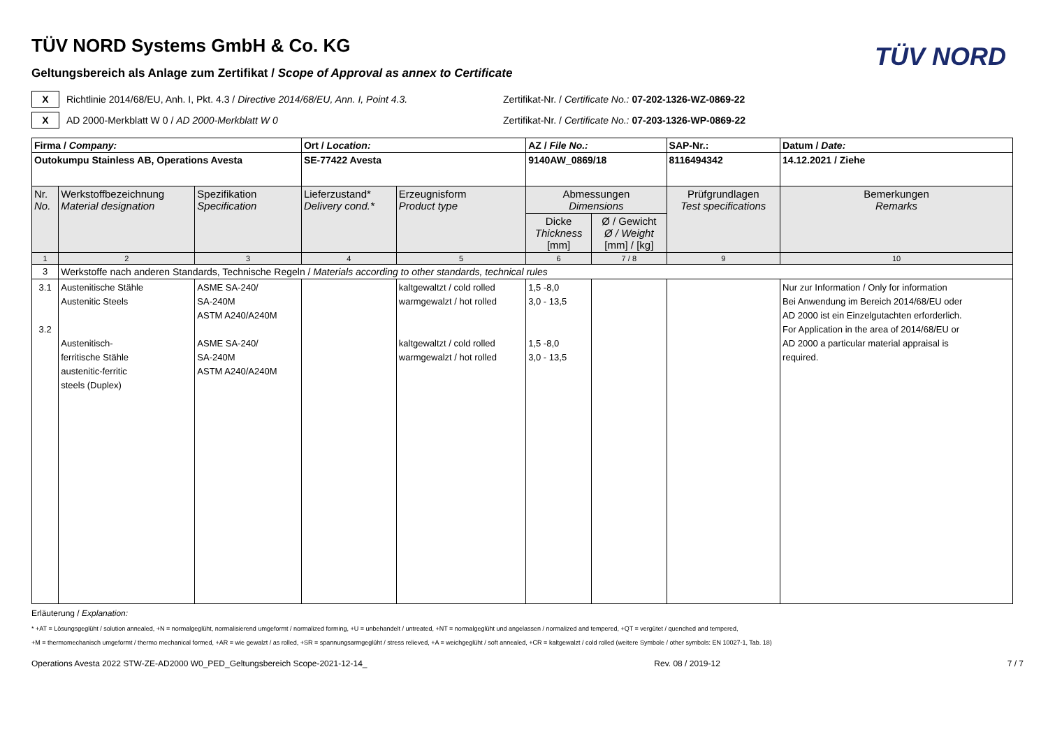TÜV NORD
TÜV NORD Systems GmbH & Co. KG
Geltungsbereich als Anlage zum Zertifikat / Scope of Approval as annex to Certificate
X
Richtlinie 2014/68/EU, Anh. I, Pkt. 4.3 / Directive 2014/68/EU, Ann. I, Point 4.3.
Zertifikat-Nr. / Certificate No.: 07-202-1326-WZ-0869-22
X
AD 2000-Merkblatt W 0 / AD 2000-Merkblatt W 0
Zertifikat-Nr. / Certificate No.: 07-203-1326-WP-0869-22
| Firma / Company: | | | Ort / Location: | | AZ / File No.: | | SAP-Nr.: | Datum / Date: |
| Outokumpu Stainless AB, Operations Avesta | | | SE-77422 Avesta | | 9140AW_0869/18 | | 8116494342 | 14.12.2021 / Ziehe |
| Nr. No. | Werkstoffbezeichnung Material designation | Spezifikation Specification | Lieferzustand* Delivery cond.* | Erzeugnisform Product type | Abmessungen Dimensions | | Prüfgrundlagen Test specifications | Bemerkungen Remarks |
| | | | | | Dicke Thickness [mm] | Ø / Gewicht Ø / Weight [mm] / [kg] | | |
| 1 | 2 | 3 | 4 | 5 | 6 | 7 / 8 | 9 | 10 |
| 3 | Werkstoffe nach anderen Standards, Technische Regeln / Materials according to other standards, technical rules | | | | | | | |
| 3.1 3.2 | Austenitische Stähle Austenitic Steels Austenitisch- ferritische Stähle austenitic-ferritic steels (Duplex) | ASME SA-240/ SA-240M ASTM A240/A240M ASME SA-240/ SA-240M ASTM A240/A240M | | kaltgewaltzt / cold rolled warmgewalzt / hot rolled kaltgewaltzt / cold rolled warmgewalzt / hot rolled | 1,5 -8,0 3,0 - 13,5 1,5 -8,0 3,0 - 13,5 | | | Nur zur Information / Only for information Bei Anwendung im Bereich 2014/68/EU oder AD 2000 ist ein Einzelgutachten erforderlich. For Application in the area of 2014/68/EU or AD 2000 a particular material appraisal is required. |
Erläuterung / Explanation:
* +AT = Lösungsgeglüht / solution annealed, +N = normalgeglüht, normalisierend umgeformt / normalized forming, +U = unbehandelt / untreated, +NT = normalgeglüht und angelassen / normalized and tempered, +QT = vergütet / quenched and tempered,
+M = thermomechanisch umgeformt / thermo mechanical formed, +AR = wie gewalzt / as rolled, +SR = spannungsarmgeglüht / stress relieved, +A = weichgeglüht / soft annealed, +CR = kaltgewalzt / cold rolled (weitere Symbole / other symbols: EN 10027-1, Tab. 18)
Operations Avesta 2022 STW-ZE-AD2000 W0_PED_Geltungsbereich Scope-2021-12-14_ Rev. 08 / 2019-12 7 / 7